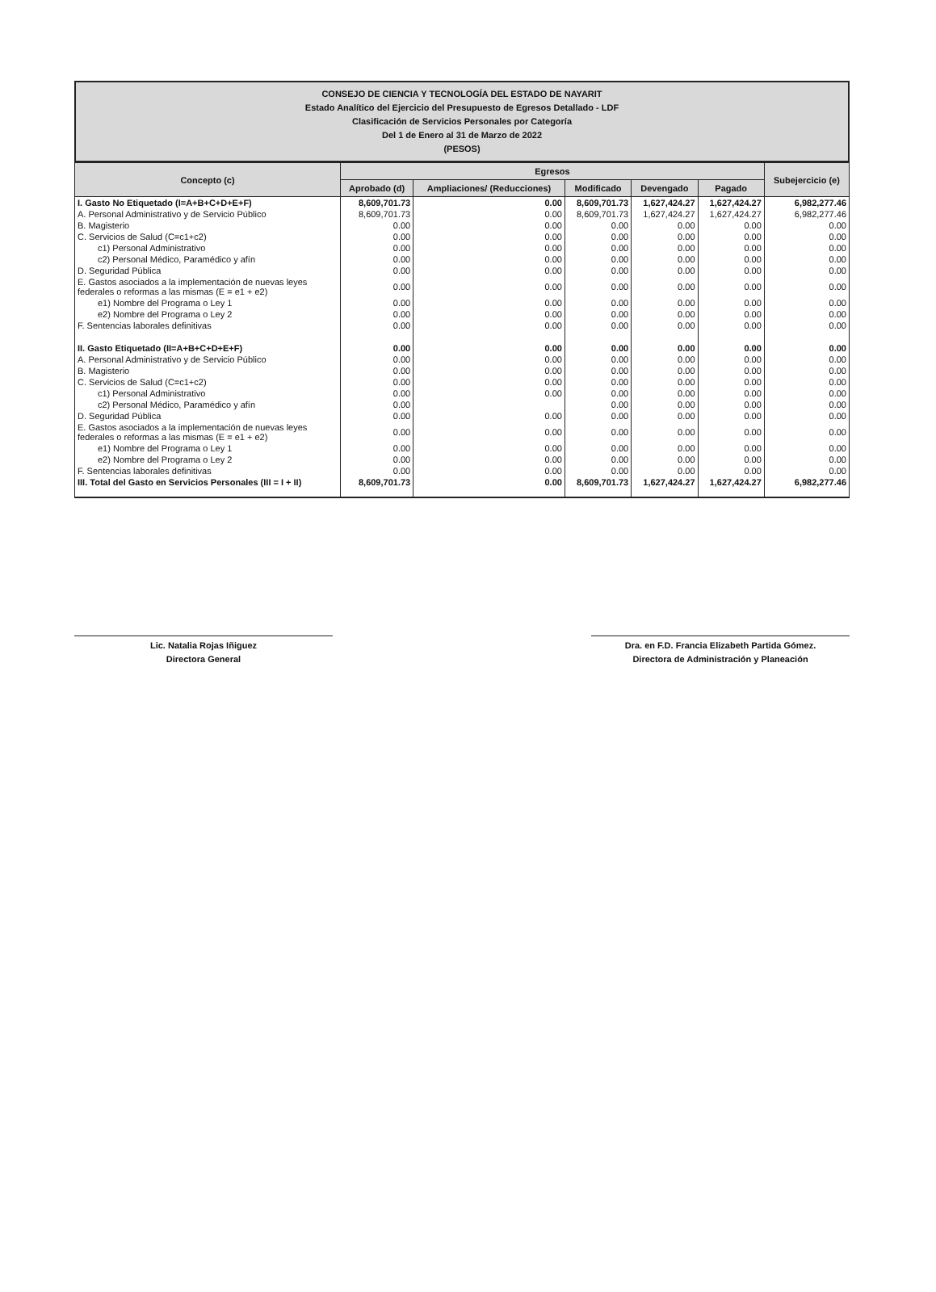CONSEJO DE CIENCIA Y TECNOLOGÍA DEL ESTADO DE NAYARIT
Estado Analítico del Ejercicio del Presupuesto de Egresos Detallado - LDF
Clasificación de Servicios Personales por Categoría
Del 1 de Enero al 31 de Marzo de 2022
(PESOS)
| Concepto (c) | Egresos | | | | | Subejercicio (e) |
| --- | --- | --- | --- | --- | --- | --- |
| | Aprobado (d) | Ampliaciones/ (Reducciones) | Modificado | Devengado | Pagado | |
| I. Gasto No Etiquetado (I=A+B+C+D+E+F) | 8,609,701.73 | 0.00 | 8,609,701.73 | 1,627,424.27 | 1,627,424.27 | 6,982,277.46 |
| A. Personal Administrativo y de Servicio Público | 8,609,701.73 | 0.00 | 8,609,701.73 | 1,627,424.27 | 1,627,424.27 | 6,982,277.46 |
| B. Magisterio | 0.00 | 0.00 | 0.00 | 0.00 | 0.00 | 0.00 |
| C. Servicios de Salud (C=c1+c2) | 0.00 | 0.00 | 0.00 | 0.00 | 0.00 | 0.00 |
| c1) Personal Administrativo | 0.00 | 0.00 | 0.00 | 0.00 | 0.00 | 0.00 |
| c2) Personal Médico, Paramédico y afín | 0.00 | 0.00 | 0.00 | 0.00 | 0.00 | 0.00 |
| D. Seguridad Pública | 0.00 | 0.00 | 0.00 | 0.00 | 0.00 | 0.00 |
| E. Gastos asociados a la implementación de nuevas leyes federales o reformas a las mismas (E = e1 + e2) | 0.00 | 0.00 | 0.00 | 0.00 | 0.00 | 0.00 |
| e1) Nombre del Programa o Ley 1 | 0.00 | 0.00 | 0.00 | 0.00 | 0.00 | 0.00 |
| e2) Nombre del Programa o Ley 2 | 0.00 | 0.00 | 0.00 | 0.00 | 0.00 | 0.00 |
| F. Sentencias laborales definitivas | 0.00 | 0.00 | 0.00 | 0.00 | 0.00 | 0.00 |
| II. Gasto Etiquetado (II=A+B+C+D+E+F) | 0.00 | 0.00 | 0.00 | 0.00 | 0.00 | 0.00 |
| A. Personal Administrativo y de Servicio Público | 0.00 | 0.00 | 0.00 | 0.00 | 0.00 | 0.00 |
| B. Magisterio | 0.00 | 0.00 | 0.00 | 0.00 | 0.00 | 0.00 |
| C. Servicios de Salud (C=c1+c2) | 0.00 | 0.00 | 0.00 | 0.00 | 0.00 | 0.00 |
| c1) Personal Administrativo | 0.00 | 0.00 | 0.00 | 0.00 | 0.00 | 0.00 |
| c2) Personal Médico, Paramédico y afín | 0.00 | | 0.00 | 0.00 | 0.00 | 0.00 |
| D. Seguridad Pública | 0.00 | 0.00 | 0.00 | 0.00 | 0.00 | 0.00 |
| E. Gastos asociados a la implementación de nuevas leyes federales o reformas a las mismas (E = e1 + e2) | 0.00 | 0.00 | 0.00 | 0.00 | 0.00 | 0.00 |
| e1) Nombre del Programa o Ley 1 | 0.00 | 0.00 | 0.00 | 0.00 | 0.00 | 0.00 |
| e2) Nombre del Programa o Ley 2 | 0.00 | 0.00 | 0.00 | 0.00 | 0.00 | 0.00 |
| F. Sentencias laborales definitivas | 0.00 | 0.00 | 0.00 | 0.00 | 0.00 | 0.00 |
| III. Total del Gasto en Servicios Personales (III = I + II) | 8,609,701.73 | 0.00 | 8,609,701.73 | 1,627,424.27 | 1,627,424.27 | 6,982,277.46 |
Lic. Natalia Rojas Iñiguez
Directora General
Dra. en F.D. Francia Elizabeth Partida Gómez.
Directora de Administración y Planeación